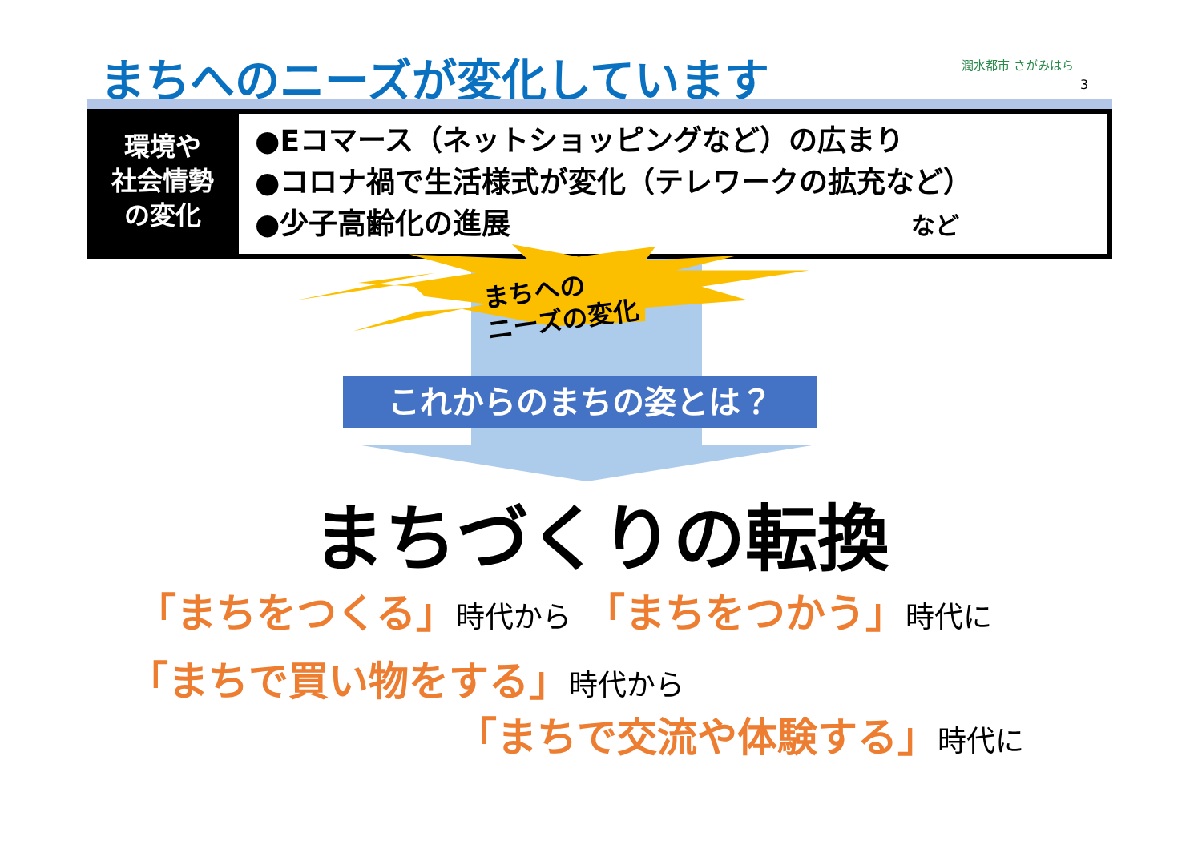まちへのニーズが変化しています 潤水都市 さがみはら
3
環境や
社会情勢
の変化
●Eコマース（ネットショッピングなど）の広まり
●コロナ禍で生活様式が変化（テレワークの拡充など）
●少子高齢化の進展 など
まちへの
ニーズの変化
これからのまちの姿とは？
まちづくりの転換
「まちをつくる」時代から 「まちをつかう」時代に
「まちで買い物をする」時代から
「まちで交流や体験する」時代に